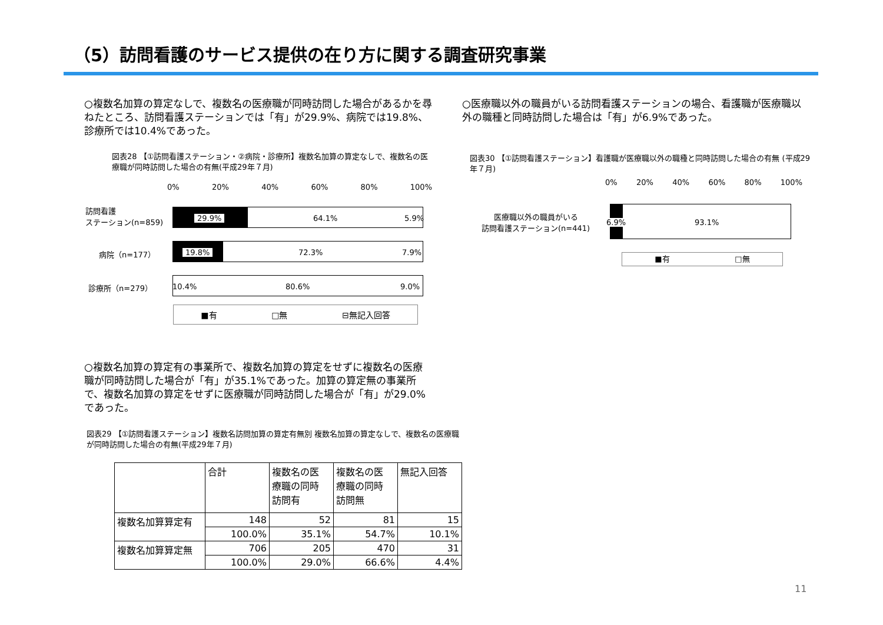（5）訪問看護のサービス提供の在り方に関する調査研究事業
○複数名加算の算定なしで、複数名の医療職が同時訪問した場合があるかを尋ねたところ、訪問看護ステーションでは「有」が29.9%、病院では19.8%、診療所では10.4%であった。
図表28 【①訪問看護ステーション・②病院・診療所】複数名加算の算定なしで、複数名の医療職が同時訪問した場合の有無(平成29年７月)
0% 20% 40% 60% 80% 100%
訪問看護
ステーション(n=859)
病院（n=177）
診療所（n=279）
29.9% 64.1% 5.9%
19.8% 72.3% 7.9%
10.4% 80.6% 9.0%
■有 □無 ⊟無記入回答
○複数名加算の算定有の事業所で、複数名加算の算定をせずに複数名の医療職が同時訪問した場合が「有」が35.1%であった。加算の算定無の事業所で、複数名加算の算定をせずに医療職が同時訪問した場合が「有」が29.0%であった。
図表29 【①訪問看護ステーション】複数名訪問加算の算定有無別 複数名加算の算定なしで、複数名の医療職が同時訪問した場合の有無(平成29年７月)
| | 合計 | 複数名の医 療職の同時 訪問有 | 複数名の医 療職の同時 訪問無 | 無記入回答 |
| --- | --- | --- | --- | --- |
| 複数名加算算定有 | 148 | 52 | 81 | 15 |
| | 100.0% | 35.1% | 54.7% | 10.1% |
| 複数名加算算定無 | 706 | 205 | 470 | 31 |
| | 100.0% | 29.0% | 66.6% | 4.4% |
○医療職以外の職員がいる訪問看護ステーションの場合、看護職が医療職以外の職種と同時訪問した場合は「有」が6.9%であった。
図表30 【①訪問看護ステーション】看護職が医療職以外の職種と同時訪問した場合の有無 (平成29年７月)
0% 20% 40% 60% 80% 100%
医療職以外の職員がいる
訪問看護ステーション(n=441)
6.9% 93.1%
■有 □無
11